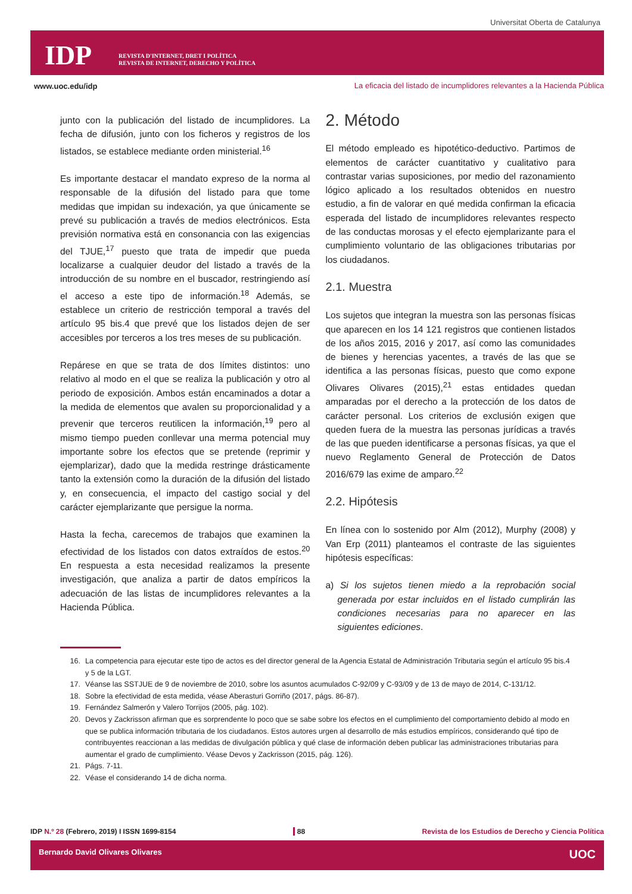Universitat Oberta de Catalunya
IDP
REVISTA D'INTERNET, DRET I POLÍTICA
REVISTA DE INTERNET, DERECHO Y POLÍTICA
www.uoc.edu/idp
La eficacia del listado de incumplidores relevantes a la Hacienda Pública
junto con la publicación del listado de incumplidores. La fecha de difusión, junto con los ficheros y registros de los listados, se establece mediante orden ministerial.<sup>16</sup>
Es importante destacar el mandato expreso de la norma al responsable de la difusión del listado para que tome medidas que impidan su indexación, ya que únicamente se prevé su publicación a través de medios electrónicos. Esta previsión normativa está en consonancia con las exigencias del TJUE,<sup>17</sup> puesto que trata de impedir que pueda localizarse a cualquier deudor del listado a través de la introducción de su nombre en el buscador, restringiendo así el acceso a este tipo de información.<sup>18</sup> Además, se establece un criterio de restricción temporal a través del artículo 95 bis.4 que prevé que los listados dejen de ser accesibles por terceros a los tres meses de su publicación.
Repárese en que se trata de dos límites distintos: uno relativo al modo en el que se realiza la publicación y otro al periodo de exposición. Ambos están encaminados a dotar a la medida de elementos que avalen su proporcionalidad y a prevenir que terceros reutilicen la información,<sup>19</sup> pero al mismo tiempo pueden conllevar una merma potencial muy importante sobre los efectos que se pretende (reprimir y ejemplarizar), dado que la medida restringe drásticamente tanto la extensión como la duración de la difusión del listado y, en consecuencia, el impacto del castigo social y del carácter ejemplarizante que persigue la norma.
Hasta la fecha, carecemos de trabajos que examinen la efectividad de los listados con datos extraídos de estos.<sup>20</sup> En respuesta a esta necesidad realizamos la presente investigación, que analiza a partir de datos empíricos la adecuación de las listas de incumplidores relevantes a la Hacienda Pública.
2. Método
El método empleado es hipotético-deductivo. Partimos de elementos de carácter cuantitativo y cualitativo para contrastar varias suposiciones, por medio del razonamiento lógico aplicado a los resultados obtenidos en nuestro estudio, a fin de valorar en qué medida confirman la eficacia esperada del listado de incumplidores relevantes respecto de las conductas morosas y el efecto ejemplarizante para el cumplimiento voluntario de las obligaciones tributarias por los ciudadanos.
2.1. Muestra
Los sujetos que integran la muestra son las personas físicas que aparecen en los 14 121 registros que contienen listados de los años 2015, 2016 y 2017, así como las comunidades de bienes y herencias yacentes, a través de las que se identifica a las personas físicas, puesto que como expone Olivares Olivares (2015),<sup>21</sup> estas entidades quedan amparadas por el derecho a la protección de los datos de carácter personal. Los criterios de exclusión exigen que queden fuera de la muestra las personas jurídicas a través de las que pueden identificarse a personas físicas, ya que el nuevo Reglamento General de Protección de Datos 2016/679 las exime de amparo.<sup>22</sup>
2.2. Hipótesis
En línea con lo sostenido por Alm (2012), Murphy (2008) y Van Erp (2011) planteamos el contraste de las siguientes hipótesis específicas:
a) Si los sujetos tienen miedo a la reprobación social generada por estar incluidos en el listado cumplirán las condiciones necesarias para no aparecer en las siguientes ediciones.
16. La competencia para ejecutar este tipo de actos es del director general de la Agencia Estatal de Administración Tributaria según el artículo 95 bis.4 y 5 de la LGT.
17. Véanse las SSTJUE de 9 de noviembre de 2010, sobre los asuntos acumulados C-92/09 y C-93/09 y de 13 de mayo de 2014, C-131/12.
18. Sobre la efectividad de esta medida, véase Aberasturi Gorriño (2017, págs. 86-87).
19. Fernández Salmerón y Valero Torrijos (2005, pág. 102).
20. Devos y Zackrisson afirman que es sorprendente lo poco que se sabe sobre los efectos en el cumplimiento del comportamiento debido al modo en que se publica información tributaria de los ciudadanos. Estos autores urgen al desarrollo de más estudios empíricos, considerando qué tipo de contribuyentes reaccionan a las medidas de divulgación pública y qué clase de información deben publicar las administraciones tributarias para aumentar el grado de cumplimiento. Véase Devos y Zackrisson (2015, pág. 126).
21. Págs. 7-11.
22. Véase el considerando 14 de dicha norma.
IDP N.º 28 (Febrero, 2019) I ISSN 1699-8154 88 Revista de los Estudios de Derecho y Ciencia Política
Bernardo David Olivares Olivares UOC